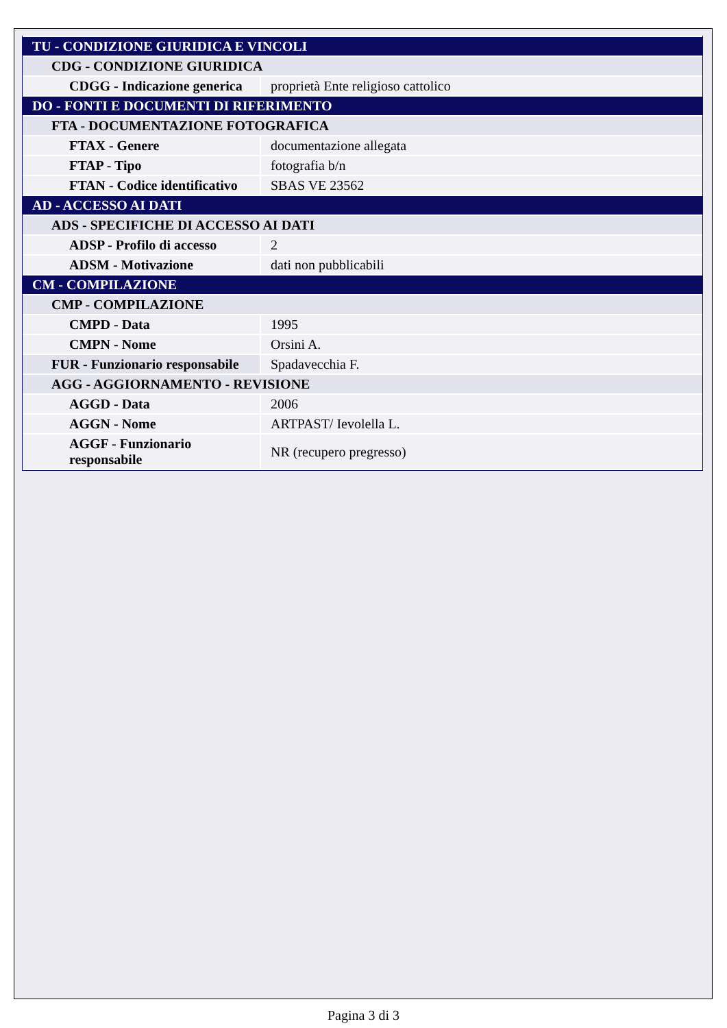| TU - CONDIZIONE GIURIDICA E VINCOLI | |
| CDG - CONDIZIONE GIURIDICA | |
| CDGG - Indicazione generica | proprietà Ente religioso cattolico |
| DO - FONTI E DOCUMENTI DI RIFERIMENTO | |
| FTA - DOCUMENTAZIONE FOTOGRAFICA | |
| FTAX - Genere | documentazione allegata |
| FTAP - Tipo | fotografia b/n |
| FTAN - Codice identificativo | SBAS VE 23562 |
| AD - ACCESSO AI DATI | |
| ADS - SPECIFICHE DI ACCESSO AI DATI | |
| ADSP - Profilo di accesso | 2 |
| ADSM - Motivazione | dati non pubblicabili |
| CM - COMPILAZIONE | |
| CMP - COMPILAZIONE | |
| CMPD - Data | 1995 |
| CMPN - Nome | Orsini A. |
| FUR - Funzionario responsabile | Spadavecchia F. |
| AGG - AGGIORNAMENTO - REVISIONE | |
| AGGD - Data | 2006 |
| AGGN - Nome | ARTPAST/ Ievolella L. |
| AGGF - Funzionario responsabile | NR (recupero pregresso) |
Pagina 3 di 3